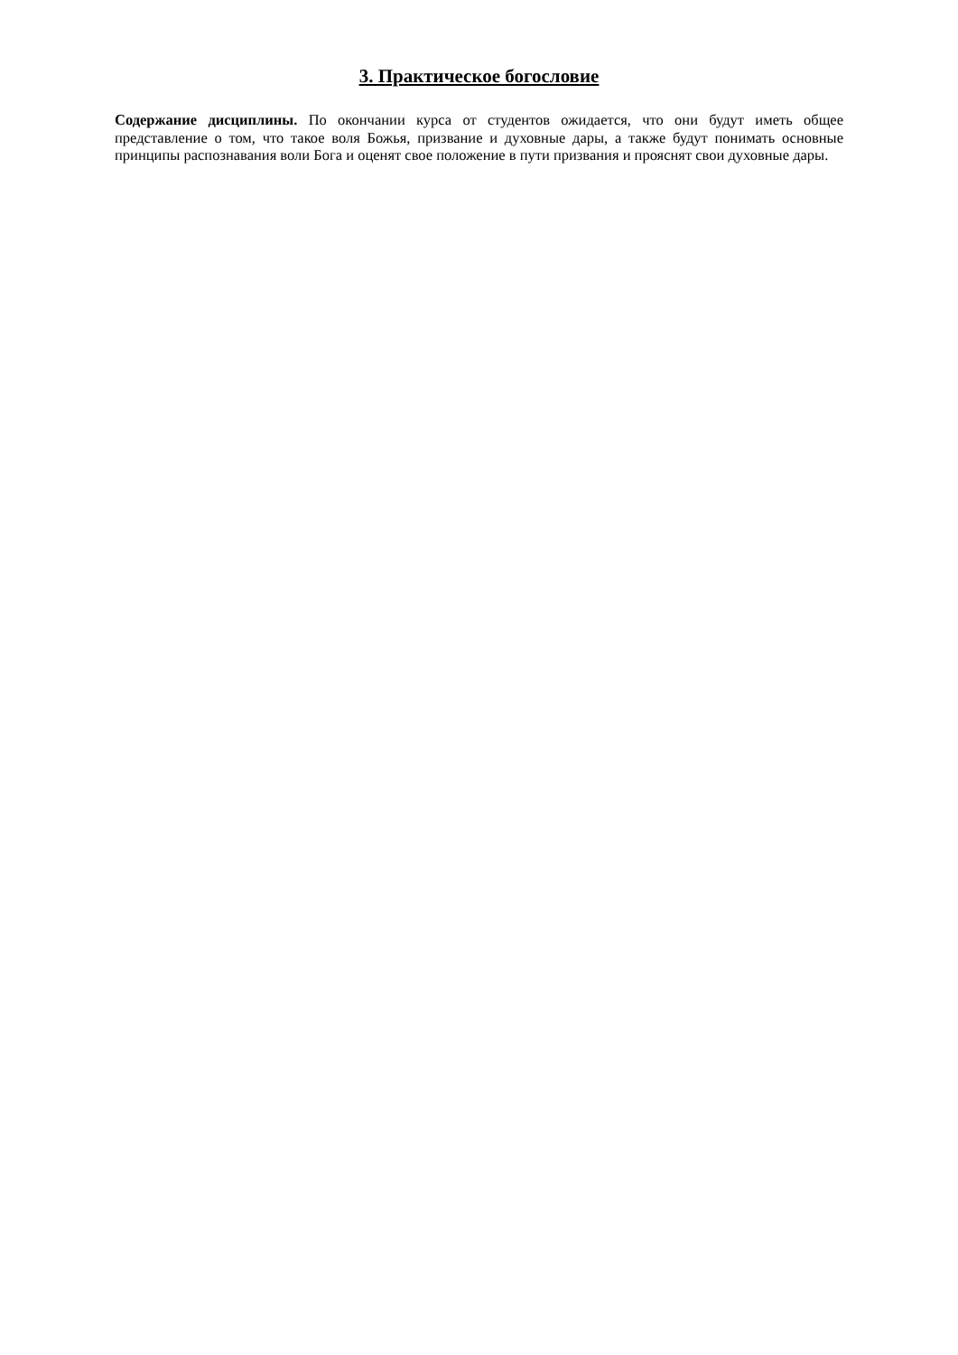3. Практическое богословие
Содержание дисциплины. По окончании курса от студентов ожидается, что они будут иметь общее представление о том, что такое воля Божья, призвание и духовные дары, а также будут понимать основные принципы распознавания воли Бога и оценят свое положение в пути призвания и прояснят свои духовные дары.